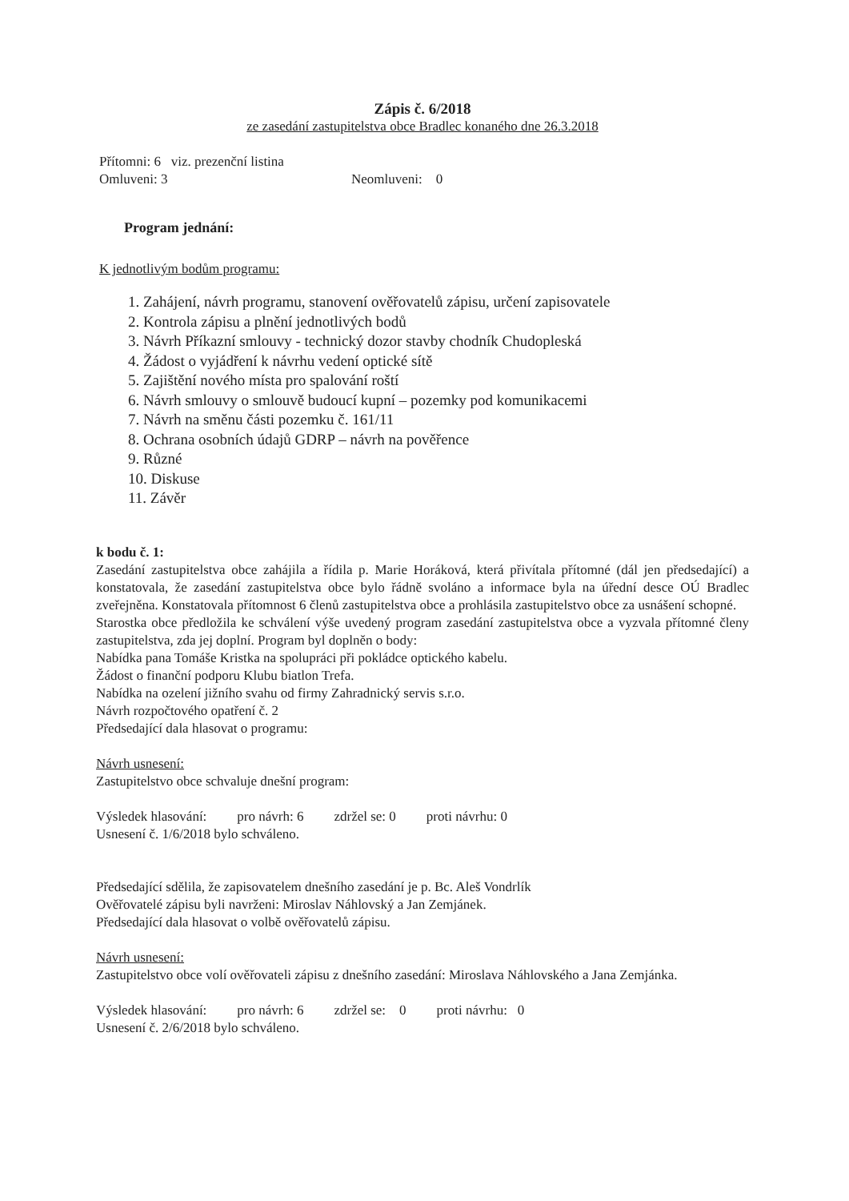Zápis č. 6/2018
ze zasedání zastupitelstva obce Bradlec konaného dne 26.3.2018
Přítomni: 6 viz. prezenční listina
Omluveni: 3 Neomluveni: 0
Program jednání:
K jednotlivým bodům programu:
1. Zahájení, návrh programu, stanovení ověřovatelů zápisu, určení zapisovatele
2. Kontrola zápisu a plnění jednotlivých bodů
3. Návrh Příkazní smlouvy - technický dozor stavby chodník Chudopleská
4. Žádost o vyjádření k návrhu vedení optické sítě
5. Zajištění nového místa pro spalování roští
6. Návrh smlouvy o smlouvě budoucí kupní – pozemky pod komunikacemi
7. Návrh na směnu části pozemku č. 161/11
8. Ochrana osobních údajů GDRP – návrh na pověřence
9. Různé
10. Diskuse
11. Závěr
k bodu č. 1:
Zasedání zastupitelstva obce zahájila a řídila p. Marie Horáková, která přivítala přítomné (dál jen předsedající) a konstatovala, že zasedání zastupitelstva obce bylo řádně svoláno a informace byla na úřední desce OÚ Bradlec zveřejněna. Konstatovala přítomnost 6 členů zastupitelstva obce a prohlásila zastupitelstvo obce za usnášení schopné.
Starostka obce předložila ke schválení výše uvedený program zasedání zastupitelstva obce a vyzvala přítomné členy zastupitelstva, zda jej doplní. Program byl doplněn o body:
Nabídka pana Tomáše Kristka na spolupráci při pokládce optického kabelu.
Žádost o finanční podporu Klubu biatlon Trefa.
Nabídka na ozelení jižního svahu od firmy Zahradnický servis s.r.o.
Návrh rozpočtového opatření č. 2
Předsedající dala hlasovat o programu:
Návrh usnesení:
Zastupitelstvo obce schvaluje dnešní program:
Výsledek hlasování: pro návrh: 6 zdržel se: 0 proti návrhu: 0
Usnesení č. 1/6/2018 bylo schváleno.
Předsedající sdělila, že zapisovatelem dnešního zasedání je p. Bc. Aleš Vondrlík
Ověřovatelé zápisu byli navrženi: Miroslav Náhlovský a Jan Zemjánek.
Předsedající dala hlasovat o volbě ověřovatelů zápisu.
Návrh usnesení:
Zastupitelstvo obce volí ověřovateli zápisu z dnešního zasedání: Miroslava Náhlovského a Jana Zemjánka.
Výsledek hlasování: pro návrh: 6 zdržel se: 0 proti návrhu: 0
Usnesení č. 2/6/2018 bylo schváleno.